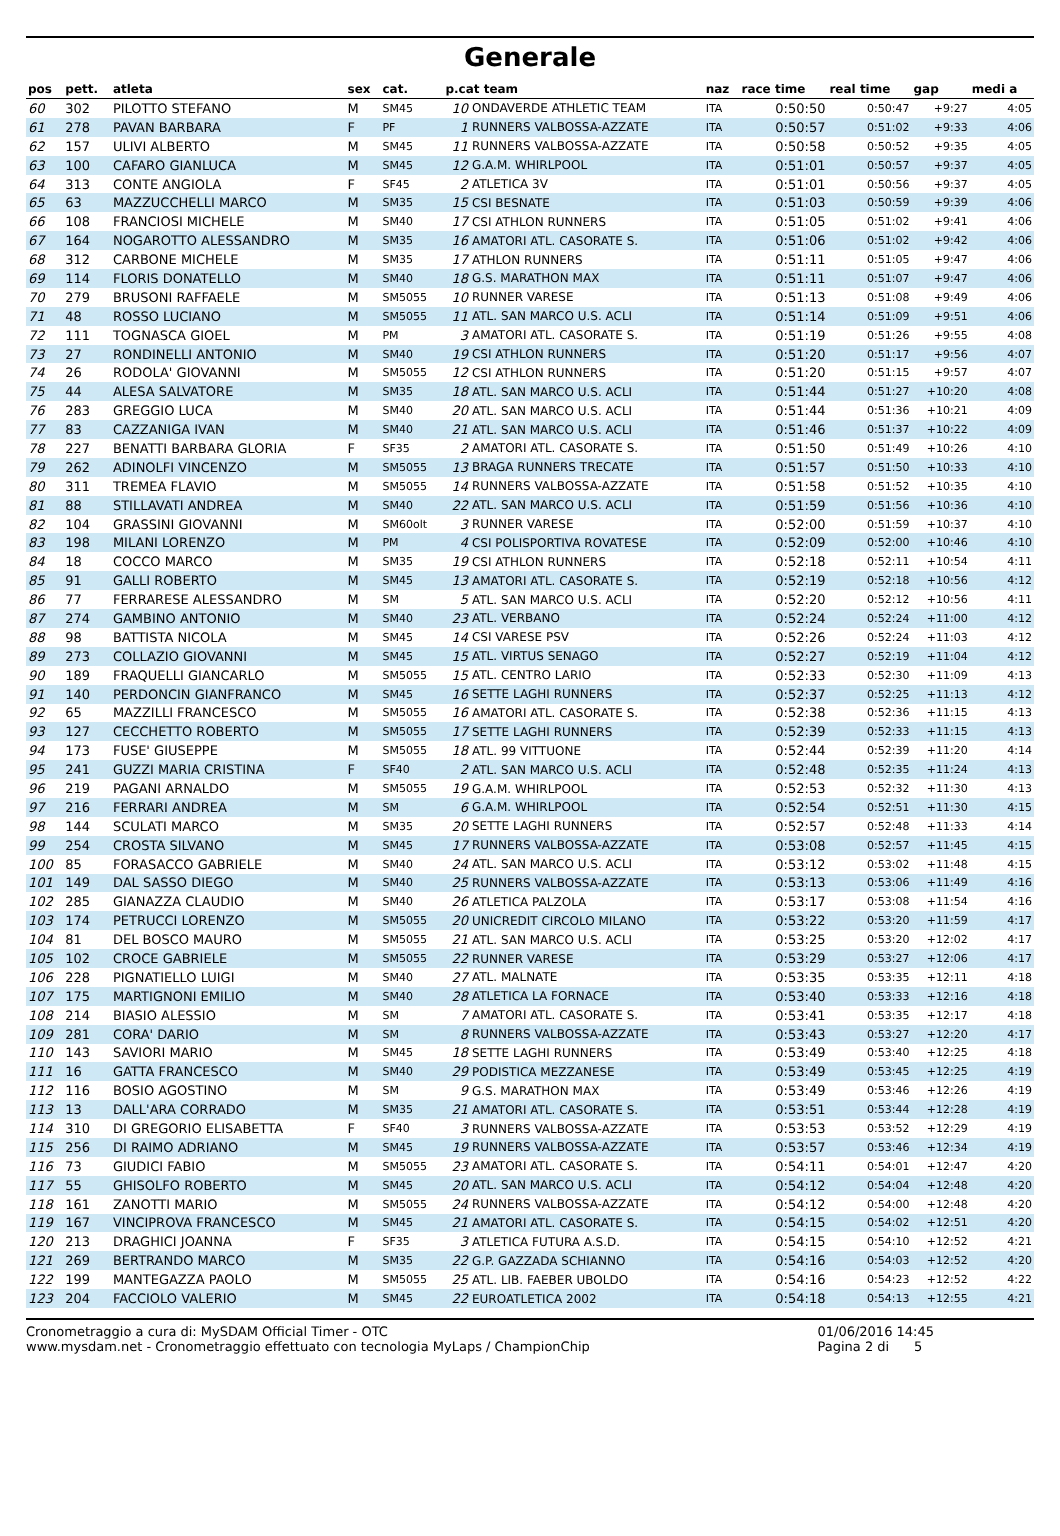Generale
| pos | pett. | atleta | sex | cat. | p.cat team | | naz | race time | real time | gap | medi a |
| --- | --- | --- | --- | --- | --- | --- | --- | --- | --- | --- | --- |
| 60 | 302 | PILOTTO STEFANO | M | SM45 | 10 | ONDAVERDE ATHLETIC TEAM | ITA | 0:50:50 | 0:50:47 | +9:27 | 4:05 |
| 61 | 278 | PAVAN BARBARA | F | PF | 1 | RUNNERS VALBOSSA-AZZATE | ITA | 0:50:57 | 0:51:02 | +9:33 | 4:06 |
| 62 | 157 | ULIVI ALBERTO | M | SM45 | 11 | RUNNERS VALBOSSA-AZZATE | ITA | 0:50:58 | 0:50:52 | +9:35 | 4:05 |
| 63 | 100 | CAFARO GIANLUCA | M | SM45 | 12 | G.A.M. WHIRLPOOL | ITA | 0:51:01 | 0:50:57 | +9:37 | 4:05 |
| 64 | 313 | CONTE ANGIOLA | F | SF45 | 2 | ATLETICA 3V | ITA | 0:51:01 | 0:50:56 | +9:37 | 4:05 |
| 65 | 63 | MAZZUCCHELLI MARCO | M | SM35 | 15 | CSI BESNATE | ITA | 0:51:03 | 0:50:59 | +9:39 | 4:06 |
| 66 | 108 | FRANCIOSI MICHELE | M | SM40 | 17 | CSI ATHLON RUNNERS | ITA | 0:51:05 | 0:51:02 | +9:41 | 4:06 |
| 67 | 164 | NOGAROTTO ALESSANDRO | M | SM35 | 16 | AMATORI ATL. CASORATE S. | ITA | 0:51:06 | 0:51:02 | +9:42 | 4:06 |
| 68 | 312 | CARBONE MICHELE | M | SM35 | 17 | ATHLON RUNNERS | ITA | 0:51:11 | 0:51:05 | +9:47 | 4:06 |
| 69 | 114 | FLORIS DONATELLO | M | SM40 | 18 | G.S. MARATHON MAX | ITA | 0:51:11 | 0:51:07 | +9:47 | 4:06 |
| 70 | 279 | BRUSONI RAFFAELE | M | SM5055 | 10 | RUNNER VARESE | ITA | 0:51:13 | 0:51:08 | +9:49 | 4:06 |
| 71 | 48 | ROSSO LUCIANO | M | SM5055 | 11 | ATL. SAN MARCO U.S. ACLI | ITA | 0:51:14 | 0:51:09 | +9:51 | 4:06 |
| 72 | 111 | TOGNASCA GIOEL | M | PM | 3 | AMATORI ATL. CASORATE S. | ITA | 0:51:19 | 0:51:26 | +9:55 | 4:08 |
| 73 | 27 | RONDINELLI ANTONIO | M | SM40 | 19 | CSI ATHLON RUNNERS | ITA | 0:51:20 | 0:51:17 | +9:56 | 4:07 |
| 74 | 26 | RODOLA' GIOVANNI | M | SM5055 | 12 | CSI ATHLON RUNNERS | ITA | 0:51:20 | 0:51:15 | +9:57 | 4:07 |
| 75 | 44 | ALESA SALVATORE | M | SM35 | 18 | ATL. SAN MARCO U.S. ACLI | ITA | 0:51:44 | 0:51:27 | +10:20 | 4:08 |
| 76 | 283 | GREGGIO LUCA | M | SM40 | 20 | ATL. SAN MARCO U.S. ACLI | ITA | 0:51:44 | 0:51:36 | +10:21 | 4:09 |
| 77 | 83 | CAZZANIGA IVAN | M | SM40 | 21 | ATL. SAN MARCO U.S. ACLI | ITA | 0:51:46 | 0:51:37 | +10:22 | 4:09 |
| 78 | 227 | BENATTI BARBARA GLORIA | F | SF35 | 2 | AMATORI ATL. CASORATE S. | ITA | 0:51:50 | 0:51:49 | +10:26 | 4:10 |
| 79 | 262 | ADINOLFI VINCENZO | M | SM5055 | 13 | BRAGA RUNNERS TRECATE | ITA | 0:51:57 | 0:51:50 | +10:33 | 4:10 |
| 80 | 311 | TREMEA FLAVIO | M | SM5055 | 14 | RUNNERS VALBOSSA-AZZATE | ITA | 0:51:58 | 0:51:52 | +10:35 | 4:10 |
| 81 | 88 | STILLAVATI ANDREA | M | SM40 | 22 | ATL. SAN MARCO U.S. ACLI | ITA | 0:51:59 | 0:51:56 | +10:36 | 4:10 |
| 82 | 104 | GRASSINI GIOVANNI | M | SM60olt | 3 | RUNNER VARESE | ITA | 0:52:00 | 0:51:59 | +10:37 | 4:10 |
| 83 | 198 | MILANI LORENZO | M | PM | 4 | CSI POLISPORTIVA ROVATESE | ITA | 0:52:09 | 0:52:00 | +10:46 | 4:10 |
| 84 | 18 | COCCO MARCO | M | SM35 | 19 | CSI ATHLON RUNNERS | ITA | 0:52:18 | 0:52:11 | +10:54 | 4:11 |
| 85 | 91 | GALLI ROBERTO | M | SM45 | 13 | AMATORI ATL. CASORATE S. | ITA | 0:52:19 | 0:52:18 | +10:56 | 4:12 |
| 86 | 77 | FERRARESE ALESSANDRO | M | SM | 5 | ATL. SAN MARCO U.S. ACLI | ITA | 0:52:20 | 0:52:12 | +10:56 | 4:11 |
| 87 | 274 | GAMBINO ANTONIO | M | SM40 | 23 | ATL. VERBANO | ITA | 0:52:24 | 0:52:24 | +11:00 | 4:12 |
| 88 | 98 | BATTISTA NICOLA | M | SM45 | 14 | CSI VARESE PSV | ITA | 0:52:26 | 0:52:24 | +11:03 | 4:12 |
| 89 | 273 | COLLAZIO GIOVANNI | M | SM45 | 15 | ATL. VIRTUS SENAGO | ITA | 0:52:27 | 0:52:19 | +11:04 | 4:12 |
| 90 | 189 | FRAQUELLI GIANCARLO | M | SM5055 | 15 | ATL. CENTRO LARIO | ITA | 0:52:33 | 0:52:30 | +11:09 | 4:13 |
| 91 | 140 | PERDONCIN GIANFRANCO | M | SM45 | 16 | SETTE LAGHI RUNNERS | ITA | 0:52:37 | 0:52:25 | +11:13 | 4:12 |
| 92 | 65 | MAZZILLI FRANCESCO | M | SM5055 | 16 | AMATORI ATL. CASORATE S. | ITA | 0:52:38 | 0:52:36 | +11:15 | 4:13 |
| 93 | 127 | CECCHETTO ROBERTO | M | SM5055 | 17 | SETTE LAGHI RUNNERS | ITA | 0:52:39 | 0:52:33 | +11:15 | 4:13 |
| 94 | 173 | FUSE' GIUSEPPE | M | SM5055 | 18 | ATL. 99 VITTUONE | ITA | 0:52:44 | 0:52:39 | +11:20 | 4:14 |
| 95 | 241 | GUZZI MARIA CRISTINA | F | SF40 | 2 | ATL. SAN MARCO U.S. ACLI | ITA | 0:52:48 | 0:52:35 | +11:24 | 4:13 |
| 96 | 219 | PAGANI ARNALDO | M | SM5055 | 19 | G.A.M. WHIRLPOOL | ITA | 0:52:53 | 0:52:32 | +11:30 | 4:13 |
| 97 | 216 | FERRARI ANDREA | M | SM | 6 | G.A.M. WHIRLPOOL | ITA | 0:52:54 | 0:52:51 | +11:30 | 4:15 |
| 98 | 144 | SCULATI MARCO | M | SM35 | 20 | SETTE LAGHI RUNNERS | ITA | 0:52:57 | 0:52:48 | +11:33 | 4:14 |
| 99 | 254 | CROSTA SILVANO | M | SM45 | 17 | RUNNERS VALBOSSA-AZZATE | ITA | 0:53:08 | 0:52:57 | +11:45 | 4:15 |
| 100 | 85 | FORASACCO GABRIELE | M | SM40 | 24 | ATL. SAN MARCO U.S. ACLI | ITA | 0:53:12 | 0:53:02 | +11:48 | 4:15 |
| 101 | 149 | DAL SASSO DIEGO | M | SM40 | 25 | RUNNERS VALBOSSA-AZZATE | ITA | 0:53:13 | 0:53:06 | +11:49 | 4:16 |
| 102 | 285 | GIANAZZA CLAUDIO | M | SM40 | 26 | ATLETICA PALZOLA | ITA | 0:53:17 | 0:53:08 | +11:54 | 4:16 |
| 103 | 174 | PETRUCCI LORENZO | M | SM5055 | 20 | UNICREDIT CIRCOLO MILANO | ITA | 0:53:22 | 0:53:20 | +11:59 | 4:17 |
| 104 | 81 | DEL BOSCO MAURO | M | SM5055 | 21 | ATL. SAN MARCO U.S. ACLI | ITA | 0:53:25 | 0:53:20 | +12:02 | 4:17 |
| 105 | 102 | CROCE GABRIELE | M | SM5055 | 22 | RUNNER VARESE | ITA | 0:53:29 | 0:53:27 | +12:06 | 4:17 |
| 106 | 228 | PIGNATIELLO LUIGI | M | SM40 | 27 | ATL. MALNATE | ITA | 0:53:35 | 0:53:35 | +12:11 | 4:18 |
| 107 | 175 | MARTIGNONI EMILIO | M | SM40 | 28 | ATLETICA LA FORNACE | ITA | 0:53:40 | 0:53:33 | +12:16 | 4:18 |
| 108 | 214 | BIASIO ALESSIO | M | SM | 7 | AMATORI ATL. CASORATE S. | ITA | 0:53:41 | 0:53:35 | +12:17 | 4:18 |
| 109 | 281 | CORA' DARIO | M | SM | 8 | RUNNERS VALBOSSA-AZZATE | ITA | 0:53:43 | 0:53:27 | +12:20 | 4:17 |
| 110 | 143 | SAVIORI MARIO | M | SM45 | 18 | SETTE LAGHI RUNNERS | ITA | 0:53:49 | 0:53:40 | +12:25 | 4:18 |
| 111 | 16 | GATTA FRANCESCO | M | SM40 | 29 | PODISTICA MEZZANESE | ITA | 0:53:49 | 0:53:45 | +12:25 | 4:19 |
| 112 | 116 | BOSIO AGOSTINO | M | SM | 9 | G.S. MARATHON MAX | ITA | 0:53:49 | 0:53:46 | +12:26 | 4:19 |
| 113 | 13 | DALL'ARA CORRADO | M | SM35 | 21 | AMATORI ATL. CASORATE S. | ITA | 0:53:51 | 0:53:44 | +12:28 | 4:19 |
| 114 | 310 | DI GREGORIO ELISABETTA | F | SF40 | 3 | RUNNERS VALBOSSA-AZZATE | ITA | 0:53:53 | 0:53:52 | +12:29 | 4:19 |
| 115 | 256 | DI RAIMO ADRIANO | M | SM45 | 19 | RUNNERS VALBOSSA-AZZATE | ITA | 0:53:57 | 0:53:46 | +12:34 | 4:19 |
| 116 | 73 | GIUDICI FABIO | M | SM5055 | 23 | AMATORI ATL. CASORATE S. | ITA | 0:54:11 | 0:54:01 | +12:47 | 4:20 |
| 117 | 55 | GHISOLFO ROBERTO | M | SM45 | 20 | ATL. SAN MARCO U.S. ACLI | ITA | 0:54:12 | 0:54:04 | +12:48 | 4:20 |
| 118 | 161 | ZANOTTI MARIO | M | SM5055 | 24 | RUNNERS VALBOSSA-AZZATE | ITA | 0:54:12 | 0:54:00 | +12:48 | 4:20 |
| 119 | 167 | VINCIPROVA FRANCESCO | M | SM45 | 21 | AMATORI ATL. CASORATE S. | ITA | 0:54:15 | 0:54:02 | +12:51 | 4:20 |
| 120 | 213 | DRAGHICI JOANNA | F | SF35 | 3 | ATLETICA FUTURA A.S.D. | ITA | 0:54:15 | 0:54:10 | +12:52 | 4:21 |
| 121 | 269 | BERTRANDO MARCO | M | SM35 | 22 | G.P. GAZZADA SCHIANNO | ITA | 0:54:16 | 0:54:03 | +12:52 | 4:20 |
| 122 | 199 | MANTEGAZZA PAOLO | M | SM5055 | 25 | ATL. LIB. FAEBER UBOLDO | ITA | 0:54:16 | 0:54:23 | +12:52 | 4:22 |
| 123 | 204 | FACCIOLO VALERIO | M | SM45 | 22 | EUROATLETICA 2002 | ITA | 0:54:18 | 0:54:13 | +12:55 | 4:21 |
Cronometraggio a cura di: MySDAM Official Timer - OTC
www.mysdam.net - Cronometraggio effettuato con tecnologia MyLaps / ChampionChip
01/06/2016 14:45
Pagina 2 di 5